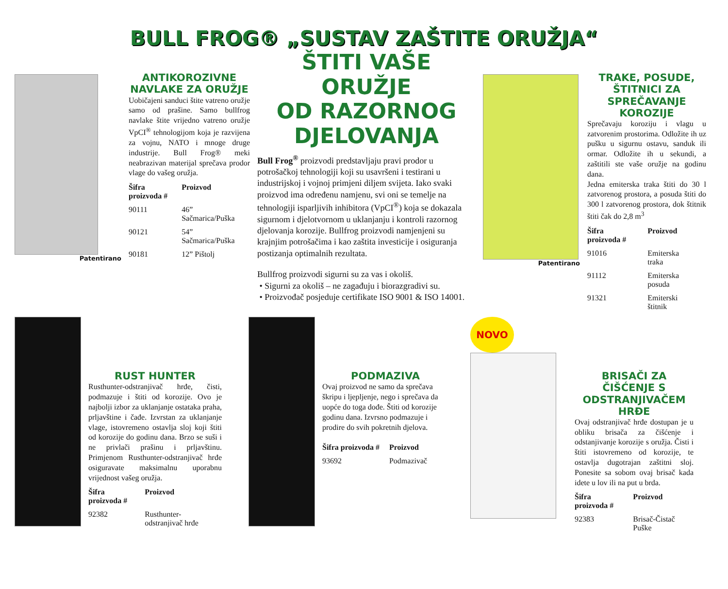BULL FROG® „SUSTAV ZAŠTITE ORUŽJA“
Patentirano
ANTIKOROZIVNE NAVLAKE ZA ORUŽJE
Uobičajeni sanduci štite vatreno oružje samo od prašine. Samo bullfrog navlake štite vrijedno vatreno oružje VpCI<sup>®</sup> tehnologijom koja je razvijena za vojnu, NATO i mnoge druge industrije. Bull Frog® meki neabrazivan materijal sprečava prodor vlage do vašeg oružja.
| Šifra proizvoda # | Proizvod |
| --- | --- |
| 90111 | 46” Sačmarica/Puška |
| 90121 | 54” Sačmarica/Puška |
| 90181 | 12” Pištolj |
ŠTITI VAŠE ORUŽJE
OD RAZORNOG
DJELOVANJA
Bull Frog<sup>®</sup> proizvodi predstavljaju pravi prodor u potrošačkoj tehnologiji koji su usavršeni i testirani u industrijskoj i vojnoj primjeni diljem svijeta. Iako svaki proizvod ima određenu namjenu, svi oni se temelje na tehnologiji isparljivih inhibitora (VpCI<sup>®</sup>) koja se dokazala sigurnom i djelotvornom u uklanjanju i kontroli razornog djelovanja korozije. Bullfrog proizvodi namjenjeni su krajnjim potrošačima i kao zaštita investicije i osiguranja postizanja optimalnih rezultata.
Bullfrog proizvodi sigurni su za vas i okoliš.
• Sigurni za okoliš – ne zagađuju i biorazgradivi su.
• Proizvođač posjeduje certifikate ISO 9001 & ISO 14001.
Patentirano
TRAKE, POSUDE, ŠTITNICI ZA SPREČAVANJE KOROZIJE
Sprečavaju koroziju i vlagu u zatvorenim prostorima. Odložite ih uz pušku u sigurnu ostavu, sanduk ili ormar. Odložite ih u sekundi, a zaštitili ste vaše oružje na godinu dana.
Jedna emiterska traka štiti do 30 l zatvorenog prostora, a posuda štiti do 300 l zatvorenog prostora, dok štitnik štiti čak do 2,8 m<sup>3</sup>
| Šifra proizvoda # | Proizvod |
| --- | --- |
| 91016 | Emiterska traka |
| 91112 | Emiterska posuda |
| 91321 | Emiterski štitnik |
RUST HUNTER
Rusthunter-odstranjivač hrđe, čisti, podmazuje i štiti od korozije. Ovo je najbolji izbor za uklanjanje ostataka praha, prljavštine i čađe. Izvrstan za uklanjanje vlage, istovremeno ostavlja sloj koji štiti od korozije do godinu dana. Brzo se suši i ne privlači prašinu i prljavštinu. Primjenom Rusthunter-odstranjivač hrđe osiguravate maksimalnu uporabnu vrijednost vašeg oružja.
| Šifra proizvoda # | Proizvod |
| --- | --- |
| 92382 | Rusthunter-odstranjivač hrđe |
PODMAZIVA
Ovaj proizvod ne samo da sprečava škripu i ljepljenje, nego i sprečava da uopće do toga dođe. Štiti od korozije godinu dana. Izvrsno podmazuje i prodire do svih pokretnih djelova.
| Šifra proizvoda # | Proizvod |
| --- | --- |
| 93692 | Podmazivač |
NOVO
BRISAČI ZA ČIŠĆENJE S ODSTRANJIVAČEM HRĐE
Ovaj odstranjivač hrđe dostupan je u obliku brisača za čišćenje i odstanjivanje korozije s oružja. Čisti i štiti istovremeno od korozije, te ostavlja dugotrajan zaštitni sloj. Ponesite sa sobom ovaj brisač kada idete u lov ili na put u brda.
| Šifra proizvoda # | Proizvod |
| --- | --- |
| 92383 | Brisač-Čistač Puške |